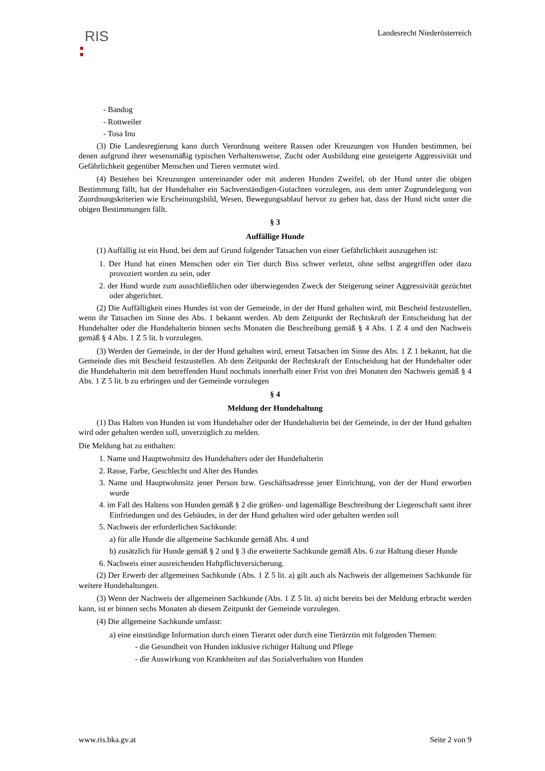RIS
Landesrecht Niederösterreich
- Bandog
- Rottweiler
- Tosa Inu
(3) Die Landesregierung kann durch Verordnung weitere Rassen oder Kreuzungen von Hunden bestimmen, bei denen aufgrund ihrer wesensmäßig typischen Verhaltensweise, Zucht oder Ausbildung eine gesteigerte Aggressivität und Gefährlichkeit gegenüber Menschen und Tieren vermutet wird.
(4) Bestehen bei Kreuzungen untereinander oder mit anderen Hunden Zweifel, ob der Hund unter die obigen Bestimmung fällt, hat der Hundehalter ein Sachverständigen-Gutachten vorzulegen, aus dem unter Zugrundelegung von Zuordnungskriterien wie Erscheinungsbild, Wesen, Bewegungsablauf hervor zu gehen hat, dass der Hund nicht unter die obigen Bestimmungen fällt.
§ 3
Auffällige Hunde
(1) Auffällig ist ein Hund, bei dem auf Grund folgender Tatsachen von einer Gefährlichkeit auszugehen ist:
1. Der Hund hat einen Menschen oder ein Tier durch Biss schwer verletzt, ohne selbst angegriffen oder dazu provoziert worden zu sein, oder
2. der Hund wurde zum ausschließlichen oder überwiegenden Zweck der Steigerung seiner Aggressivität gezüchtet oder abgerichtet.
(2) Die Auffälligkeit eines Hundes ist von der Gemeinde, in der der Hund gehalten wird, mit Bescheid festzustellen, wenn ihr Tatsachen im Sinne des Abs. 1 bekannt werden. Ab dem Zeitpunkt der Rechtskraft der Entscheidung hat der Hundehalter oder die Hundehalterin binnen sechs Monaten die Beschreibung gemäß § 4 Abs. 1 Z 4 und den Nachweis gemäß § 4 Abs. 1 Z 5 lit. b vorzulegen.
(3) Werden der Gemeinde, in der der Hund gehalten wird, erneut Tatsachen im Sinne des Abs. 1 Z 1 bekannt, hat die Gemeinde dies mit Bescheid festzustellen. Ab dem Zeitpunkt der Rechtskraft der Entscheidung hat der Hundehalter oder die Hundehalterin mit dem betreffenden Hund nochmals innerhalb einer Frist von drei Monaten den Nachweis gemäß § 4 Abs. 1 Z 5 lit. b zu erbringen und der Gemeinde vorzulegen
§ 4
Meldung der Hundehaltung
(1) Das Halten von Hunden ist vom Hundehalter oder der Hundehalterin bei der Gemeinde, in der der Hund gehalten wird oder gehalten werden soll, unverzüglich zu melden.
Die Meldung hat zu enthalten:
1. Name und Hauptwohnsitz des Hundehalters oder der Hundehalterin
2. Rasse, Farbe, Geschlecht und Alter des Hundes
3. Name und Hauptwohnsitz jener Person bzw. Geschäftsadresse jener Einrichtung, von der der Hund erworben wurde
4. im Fall des Haltens von Hunden gemäß § 2 die größen- und lagemäßige Beschreibung der Liegenschaft samt ihrer Einfriedungen und des Gebäudes, in der der Hund gehalten wird oder gehalten werden soll
5. Nachweis der erforderlichen Sachkunde:
a) für alle Hunde die allgemeine Sachkunde gemäß Abs. 4 und
b) zusätzlich für Hunde gemäß § 2 und § 3 die erweiterte Sachkunde gemäß Abs. 6 zur Haltung dieser Hunde
6. Nachweis einer ausreichenden Haftpflichtversicherung.
(2) Der Erwerb der allgemeinen Sachkunde (Abs. 1 Z 5 lit. a) gilt auch als Nachweis der allgemeinen Sachkunde für weitere Hundehaltungen.
(3) Wenn der Nachweis der allgemeinen Sachkunde (Abs. 1 Z 5 lit. a) nicht bereits bei der Meldung erbracht werden kann, ist er binnen sechs Monaten ab diesem Zeitpunkt der Gemeinde vorzulegen.
(4) Die allgemeine Sachkunde umfasst:
a) eine einstündige Information durch einen Tierarzt oder durch eine Tierärztin mit folgenden Themen:
- die Gesundheit von Hunden inklusive richtiger Haltung und Pflege
- die Auswirkung von Krankheiten auf das Sozialverhalten von Hunden
www.ris.bka.gv.at Seite 2 von 9